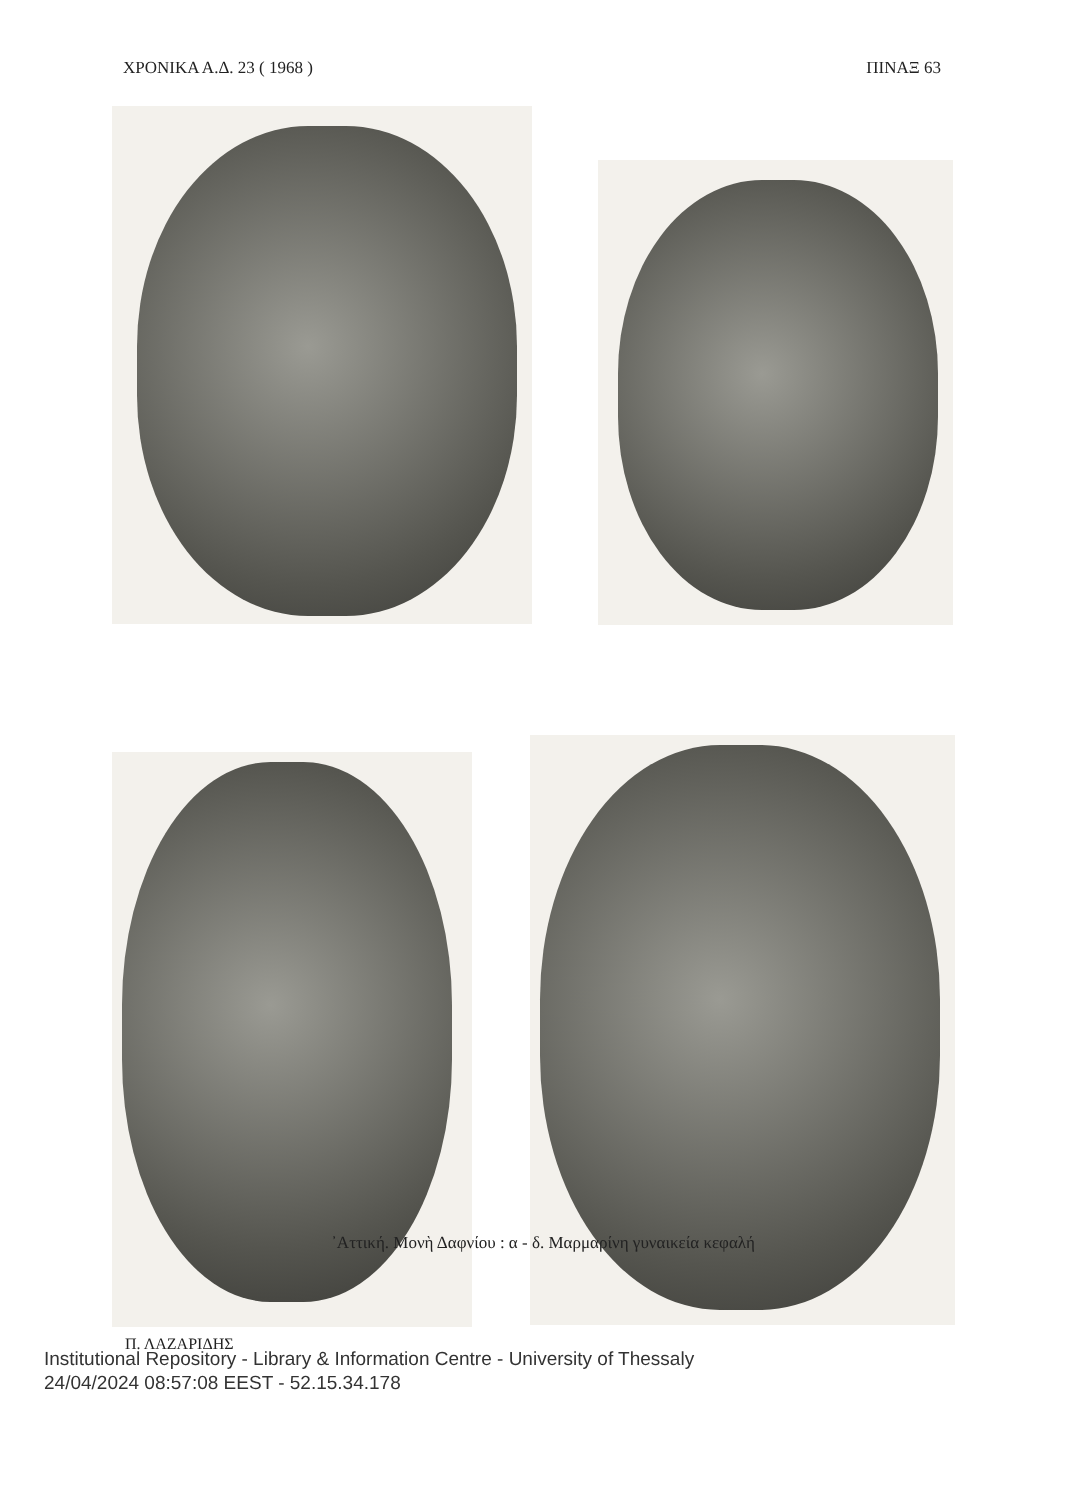ΧΡΟΝΙΚΑ Α.Δ. 23 ( 1968 ) ΠΙΝΑΞ 63
᾽Αττική. Μονὴ Δαφνίου : α - δ. Μαρμαρίνη γυναικεία κεφαλή
Π. ΛΑΖΑΡΙΔΗΣ
Institutional Repository - Library & Information Centre - University of Thessaly
24/04/2024 08:57:08 EEST - 52.15.34.178